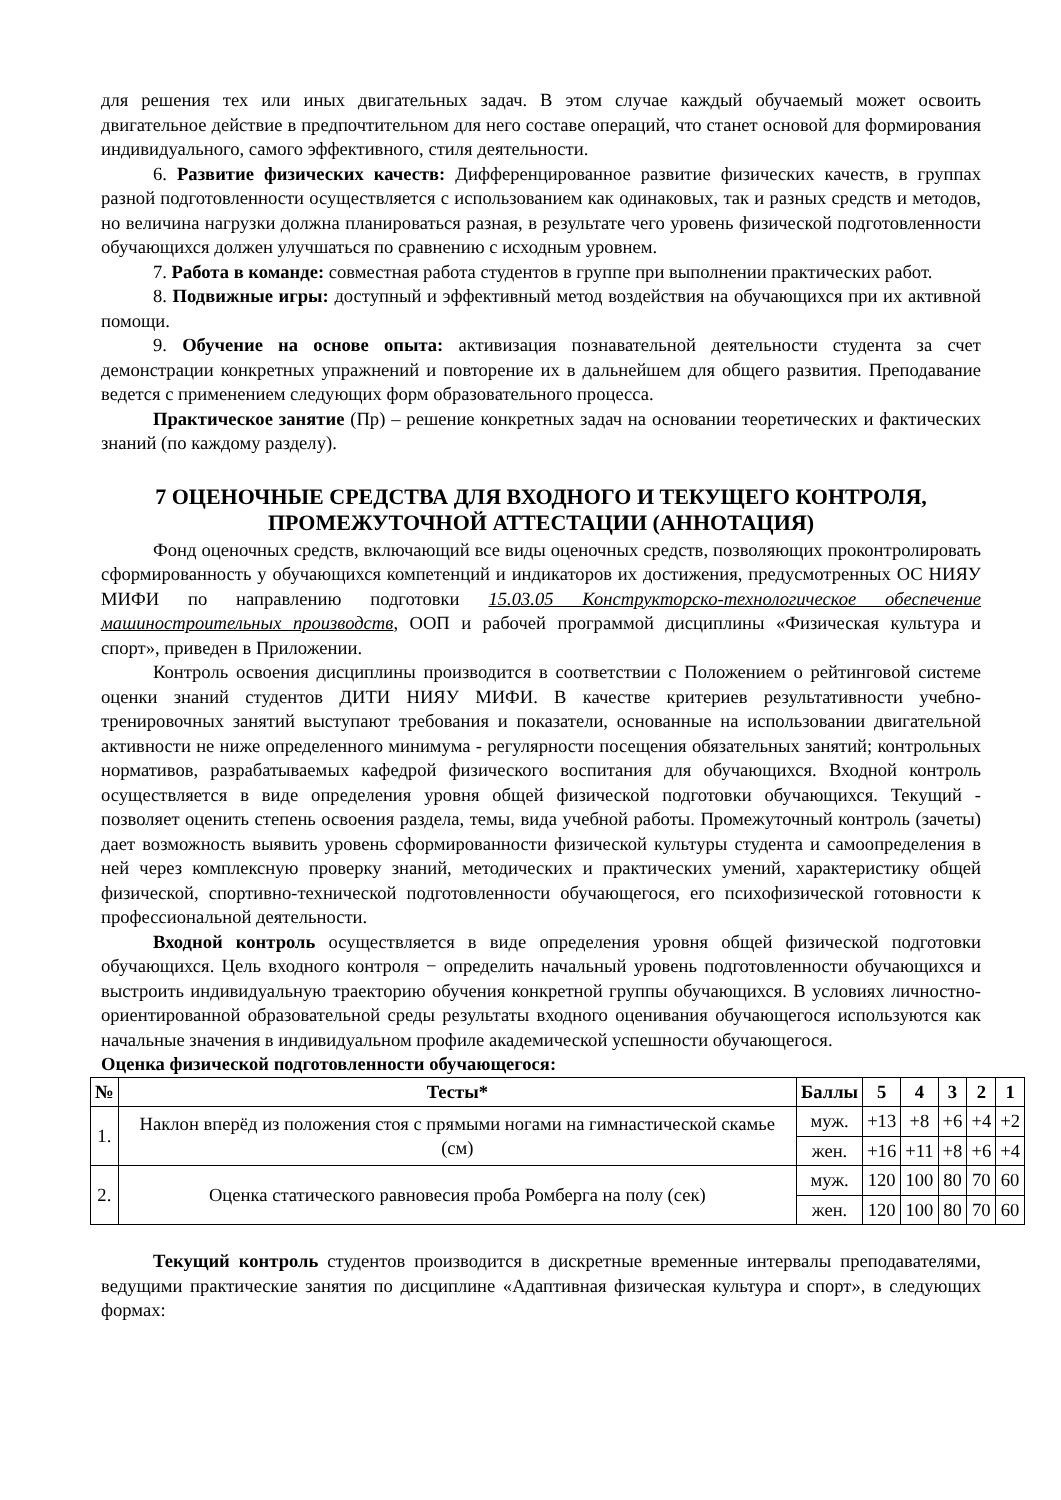для решения тех или иных двигательных задач. В этом случае каждый обучаемый может освоить двигательное действие в предпочтительном для него составе операций, что станет основой для формирования индивидуального, самого эффективного, стиля деятельности.
6. Развитие физических качеств: Дифференцированное развитие физических качеств, в группах разной подготовленности осуществляется с использованием как одинаковых, так и разных средств и методов, но величина нагрузки должна планироваться разная, в результате чего уровень физической подготовленности обучающихся должен улучшаться по сравнению с исходным уровнем.
7. Работа в команде: совместная работа студентов в группе при выполнении практических работ.
8. Подвижные игры: доступный и эффективный метод воздействия на обучающихся при их активной помощи.
9. Обучение на основе опыта: активизация познавательной деятельности студента за счет демонстрации конкретных упражнений и повторение их в дальнейшем для общего развития. Преподавание ведется с применением следующих форм образовательного процесса.
Практическое занятие (Пр) – решение конкретных задач на основании теоретических и фактических знаний (по каждому разделу).
7 ОЦЕНОЧНЫЕ СРЕДСТВА ДЛЯ ВХОДНОГО И ТЕКУЩЕГО КОНТРОЛЯ, ПРОМЕЖУТОЧНОЙ АТТЕСТАЦИИ (АННОТАЦИЯ)
Фонд оценочных средств, включающий все виды оценочных средств, позволяющих проконтролировать сформированность у обучающихся компетенций и индикаторов их достижения, предусмотренных ОС НИЯУ МИФИ по направлению подготовки 15.03.05 Конструкторско-технологическое обеспечение машиностроительных производств, ООП и рабочей программой дисциплины «Физическая культура и спорт», приведен в Приложении.
Контроль освоения дисциплины производится в соответствии с Положением о рейтинговой системе оценки знаний студентов ДИТИ НИЯУ МИФИ. В качестве критериев результативности учебно-тренировочных занятий выступают требования и показатели, основанные на использовании двигательной активности не ниже определенного минимума - регулярности посещения обязательных занятий; контрольных нормативов, разрабатываемых кафедрой физического воспитания для обучающихся. Входной контроль осуществляется в виде определения уровня общей физической подготовки обучающихся. Текущий - позволяет оценить степень освоения раздела, темы, вида учебной работы. Промежуточный контроль (зачеты) дает возможность выявить уровень сформированности физической культуры студента и самоопределения в ней через комплексную проверку знаний, методических и практических умений, характеристику общей физической, спортивно-технической подготовленности обучающегося, его психофизической готовности к профессиональной деятельности.
Входной контроль осуществляется в виде определения уровня общей физической подготовки обучающихся. Цель входного контроля − определить начальный уровень подготовленности обучающихся и выстроить индивидуальную траекторию обучения конкретной группы обучающихся. В условиях личностно-ориентированной образовательной среды результаты входного оценивания обучающегося используются как начальные значения в индивидуальном профиле академической успешности обучающегося.
Оценка физической подготовленности обучающегося:
| № | Тесты* | Баллы | 5 | 4 | 3 | 2 | 1 |
| --- | --- | --- | --- | --- | --- | --- | --- |
| 1. | Наклон вперёд из положения стоя с прямыми ногами на гимнастической скамье (см) | муж. | +13 | +8 | +6 | +4 | +2 |
| | | жен. | +16 | +11 | +8 | +6 | +4 |
| 2. | Оценка статического равновесия проба Ромберга на полу (сек) | муж. | 120 | 100 | 80 | 70 | 60 |
| | | жен. | 120 | 100 | 80 | 70 | 60 |
Текущий контроль студентов производится в дискретные временные интервалы преподавателями, ведущими практические занятия по дисциплине «Адаптивная физическая культура и спорт», в следующих формах: